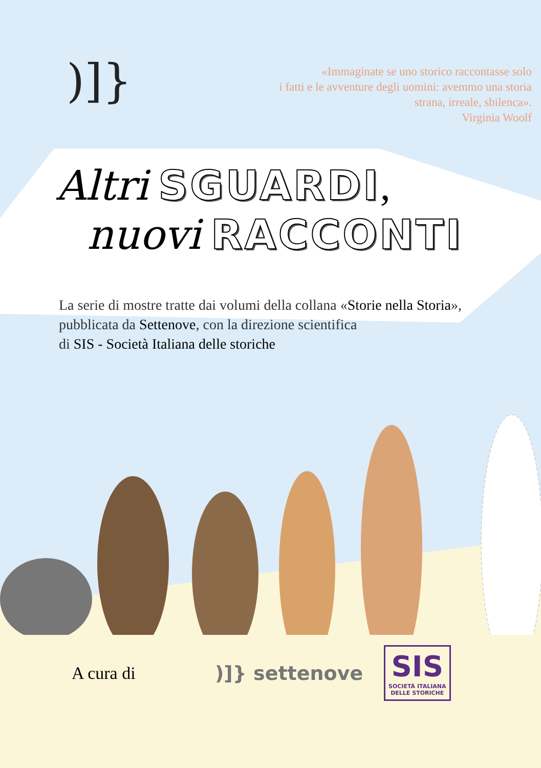)]}
«Immaginate se uno storico raccontasse solo
i fatti e le avventure degli uomini: avemmo una storia
strana, irreale, sbilenca».
Virginia Woolf
Altri SGUARDI,
nuovi RACCONTI
La serie di mostre tratte dai volumi della collana «Storie nella Storia»,
pubblicata da Settenove, con la direzione scientifica
di SIS - Società Italiana delle storiche
A cura di )]} settenove
SIS
SOCIETÀ ITALIANA
DELLE STORICHE